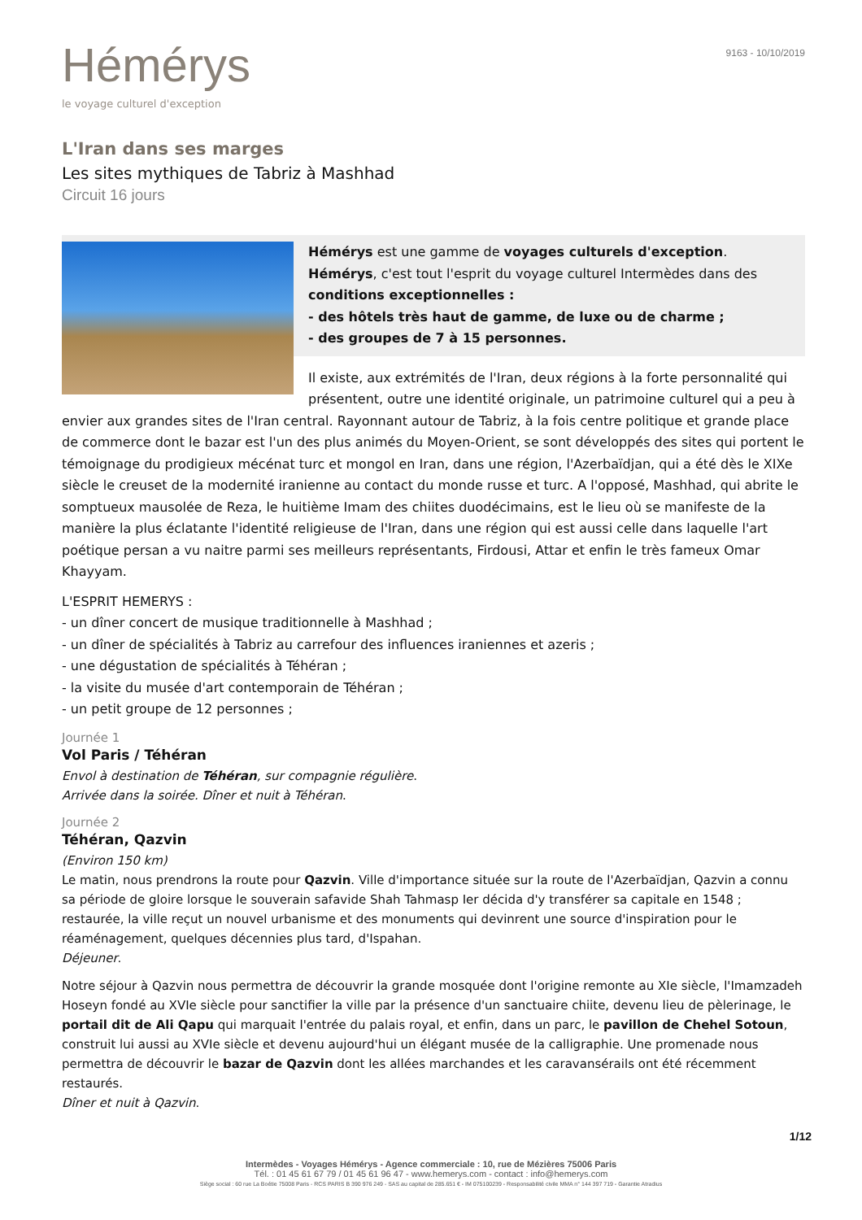Hémérys
le voyage culturel d'exception
9163 - 10/10/2019
L'Iran dans ses marges
Les sites mythiques de Tabriz à Mashhad
Circuit 16 jours
Hémérys est une gamme de voyages culturels d'exception.
Hémérys, c'est tout l'esprit du voyage culturel Intermèdes dans des conditions exceptionnelles :
- des hôtels très haut de gamme, de luxe ou de charme ;
- des groupes de 7 à 15 personnes.
Il existe, aux extrémités de l'Iran, deux régions à la forte personnalité qui présentent, outre une identité originale, un patrimoine culturel qui a peu à envier aux grandes sites de l'Iran central. Rayonnant autour de Tabriz, à la fois centre politique et grande place de commerce dont le bazar est l'un des plus animés du Moyen-Orient, se sont développés des sites qui portent le témoignage du prodigieux mécénat turc et mongol en Iran, dans une région, l'Azerbaïdjan, qui a été dès le XIXe siècle le creuset de la modernité iranienne au contact du monde russe et turc. A l'opposé, Mashhad, qui abrite le somptueux mausolée de Reza, le huitième Imam des chiites duodécimains, est le lieu où se manifeste de la manière la plus éclatante l'identité religieuse de l'Iran, dans une région qui est aussi celle dans laquelle l'art poétique persan a vu naitre parmi ses meilleurs représentants, Firdousi, Attar et enfin le très fameux Omar Khayyam.
L'ESPRIT HEMERYS :
- un dîner concert de musique traditionnelle à Mashhad ;
- un dîner de spécialités à Tabriz au carrefour des influences iraniennes et azeris ;
- une dégustation de spécialités à Téhéran ;
- la visite du musée d'art contemporain de Téhéran ;
- un petit groupe de 12 personnes ;
Journée 1
Vol Paris / Téhéran
Envol à destination de Téhéran, sur compagnie régulière.
Arrivée dans la soirée. Dîner et nuit à Téhéran.
Journée 2
Téhéran, Qazvin
(Environ 150 km)
Le matin, nous prendrons la route pour Qazvin. Ville d'importance située sur la route de l'Azerbaïdjan, Qazvin a connu sa période de gloire lorsque le souverain safavide Shah Tahmasp Ier décida d'y transférer sa capitale en 1548 ; restaurée, la ville reçut un nouvel urbanisme et des monuments qui devinrent une source d'inspiration pour le réaménagement, quelques décennies plus tard, d'Ispahan.
Déjeuner.
Notre séjour à Qazvin nous permettra de découvrir la grande mosquée dont l'origine remonte au XIe siècle, l'Imamzadeh Hoseyn fondé au XVIe siècle pour sanctifier la ville par la présence d'un sanctuaire chiite, devenu lieu de pèlerinage, le portail dit de Ali Qapu qui marquait l'entrée du palais royal, et enfin, dans un parc, le pavillon de Chehel Sotoun, construit lui aussi au XVIe siècle et devenu aujourd'hui un élégant musée de la calligraphie. Une promenade nous permettra de découvrir le bazar de Qazvin dont les allées marchandes et les caravansérails ont été récemment restaurés.
Dîner et nuit à Qazvin.
1/12
Intermèdes - Voyages Hémérys - Agence commerciale : 10, rue de Mézières 75006 Paris
Tél. : 01 45 61 67 79 / 01 45 61 96 47 - www.hemerys.com - contact : info@hemerys.com
Siège social : 60 rue La Boétie 75008 Paris - RCS PARIS B 390 976 249 - SAS au capital de 285.651 € - IM 075100239 - Responsabilité civile MMA n° 144 397 719 - Garantie Atradius